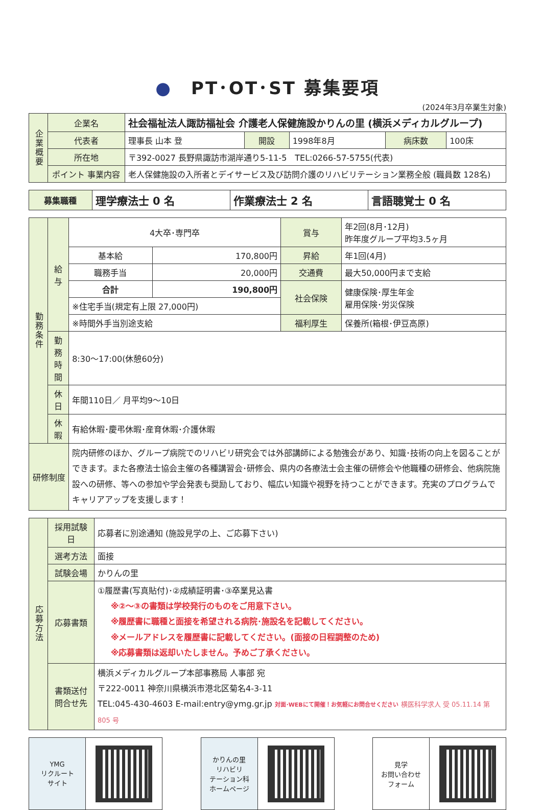●　PT･OT･ST 募集要項
(2024年3月卒業生対象)
| 企業概要 | 企業名 | 社会福祉法人諏訪福祉会 介護老人保健施設かりんの里 (横浜メディカルグループ) | | | | |
| | 代表者 | 理事長 山本 登 | 開設 | 1998年8月 | 病床数 | 100床 |
| | 所在地 | 〒392-0027 長野県諏訪市湖岸通り5-11-5 TEL:0266-57-5755(代表) | | | | |
| | ポイント 事業内容 | 老人保健施設の入所者とデイサービス及び訪問介護のリハビリテーション業務全般 (職員数 128名) | | | | |
| 募集職種 | 理学療法士 0 名 | 作業療法士 2 名 | 言語聴覚士 0 名 |
| 勤務条件 | 給与 | 4大卒･専門卒 | | 賞与 | 年2回(8月･12月) 昨年度グループ平均3.5ヶ月 |
| | | 基本給 | 170,800円 | 昇給 | 年1回(4月) |
| | | 職務手当 | 20,000円 | 交通費 | 最大50,000円まで支給 |
| | | 合計 | 190,800円 | 社会保険 | 健康保険･厚生年金 雇用保険･労災保険 |
| | | ※住宅手当(規定有上限 27,000円) | | | |
| | | ※時間外手当別途支給 | | 福利厚生 | 保養所(箱根･伊豆高原) |
| | 勤務時間 | 8:30～17:00(休憩60分) | | | |
| | 休日 | 年間110日／ 月平均9～10日 | | | |
| | 休暇 | 有給休暇･慶弔休暇･産育休暇･介護休暇 | | | |
| 研修制度 | | 院内研修のほか、グループ病院でのリハビリ研究会では外部講師による勉強会があり、知識･技術の向上を図ることができます。また各療法士協会主催の各種講習会･研修会、県内の各療法士会主催の研修会や他職種の研修会、他病院施設への研修、等への参加や学会発表も奨励しており、幅広い知識や視野を持つことができます。充実のプログラムでキャリアアップを支援します！ | | | |
| 応募方法 | 採用試験日 | 応募者に別途通知 (施設見学の上、ご応募下さい) |
| | 選考方法 | 面接 |
| | 試験会場 | かりんの里 |
| | 応募書類 | ①履歴書(写真貼付)･②成績証明書･③卒業見込書 ※②～③の書類は学校発行のものをご用意下さい。 ※履歴書に職種と面接を希望される病院･施設名を記載してください。 ※メールアドレスを履歴書に記載してください。(面接の日程調整のため) ※応募書類は返却いたしません。予めご了承ください。 |
| | 書類送付 問合せ先 | 横浜メディカルグループ本部事務局 人事部 宛 〒222-0011 神奈川県横浜市港北区菊名4-3-11 TEL:045-430-4603 E-mail:entry@ymg.gr.jp 対面･WEBにて開催！お気軽にお問合せください 横医科学求人 受 05.11.14 第 805 号 |
YMG
リクルート
サイト
かりんの里
リハビリ
テーション科
ホームページ
見学
お問い合わせ
フォーム